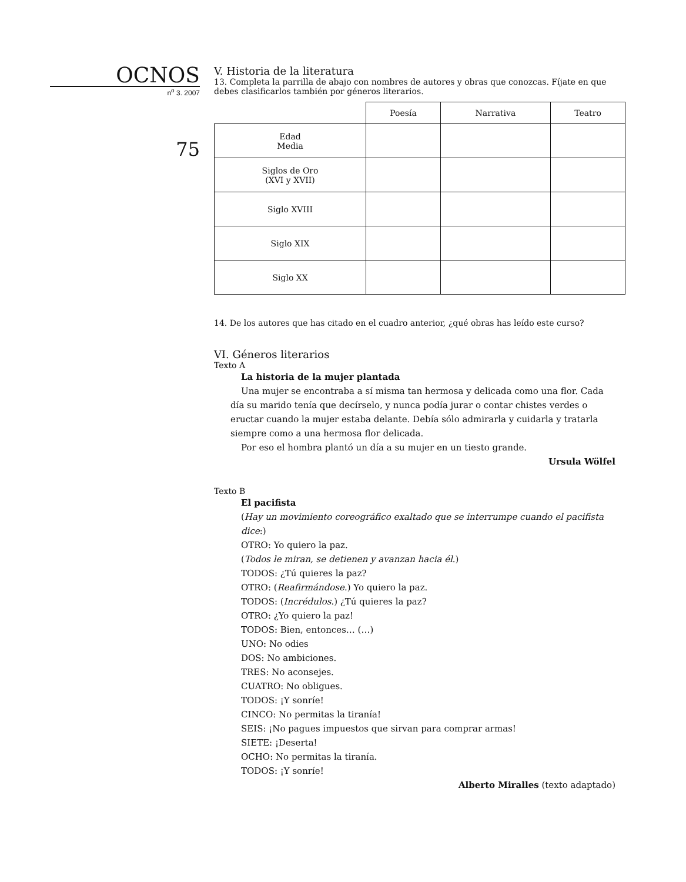OCNOS
n<sup>o</sup> 3. 2007
75
V. Historia de la literatura
13. Completa la parrilla de abajo con nombres de autores y obras que conozcas. Fíjate en que debes clasificarlos también por géneros literarios.
| | Poesía | Narrativa | Teatro |
| --- | --- | --- | --- |
| Edad Media | | | |
| Siglos de Oro (XVI y XVII) | | | |
| Siglo XVIII | | | |
| Siglo XIX | | | |
| Siglo XX | | | |
14. De los autores que has citado en el cuadro anterior, ¿qué obras has leído este curso?
VI. Géneros literarios
Texto A
La historia de la mujer plantada
Una mujer se encontraba a sí misma tan hermosa y delicada como una flor. Cada día su marido tenía que decírselo, y nunca podía jurar o contar chistes verdes o eructar cuando la mujer estaba delante. Debía sólo admirarla y cuidarla y tratarla siempre como a una hermosa flor delicada.
Por eso el hombra plantó un día a su mujer en un tiesto grande.
Ursula Wölfel
Texto B
El pacifista
(Hay un movimiento coreográfico exaltado que se interrumpe cuando el pacifista dice:)
OTRO: Yo quiero la paz.
(Todos le miran, se detienen y avanzan hacia él.)
TODOS: ¿Tú quieres la paz?
OTRO: (Reafirmándose.) Yo quiero la paz.
TODOS: (Incrédulos.) ¿Tú quieres la paz?
OTRO: ¿Yo quiero la paz!
TODOS: Bien, entonces… (…)
UNO: No odies
DOS: No ambiciones.
TRES: No aconsejes.
CUATRO: No obligues.
TODOS: ¡Y sonríe!
CINCO: No permitas la tiranía!
SEIS: ¡No pagues impuestos que sirvan para comprar armas!
SIETE: ¡Deserta!
OCHO: No permitas la tiranía.
TODOS: ¡Y sonríe!
Alberto Miralles (texto adaptado)